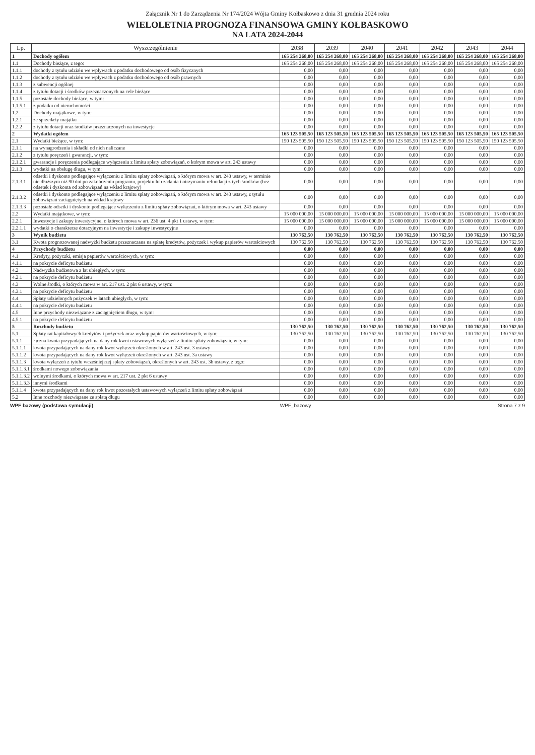Załącznik Nr 1 do Zarządzenia Nr 174/2024 Wójta Gminy Kołbaskowo z dnia 31 grudnia 2024 roku
WIELOLETNIA PROGNOZA FINANSOWA GMINY KOŁBASKOWO
NA LATA 2024-2044
| Lp. | Wyszczególnienie | 2038 | 2039 | 2040 | 2041 | 2042 | 2043 | 2044 |
| --- | --- | --- | --- | --- | --- | --- | --- | --- |
| 1 | Dochody ogółem | 165 254 268,00 | 165 254 268,00 | 165 254 268,00 | 165 254 268,00 | 165 254 268,00 | 165 254 268,00 | 165 254 268,00 |
| 1.1 | Dochody bieżące, z tego: | 165 254 268,00 | 165 254 268,00 | 165 254 268,00 | 165 254 268,00 | 165 254 268,00 | 165 254 268,00 | 165 254 268,00 |
| 1.1.1 | dochody z tytułu udziału we wpływach z podatku dochodowego od osób fizycznych | 0,00 | 0,00 | 0,00 | 0,00 | 0,00 | 0,00 | 0,00 |
| 1.1.2 | dochody z tytułu udziału we wpływach z podatku dochodowego od osób prawnych | 0,00 | 0,00 | 0,00 | 0,00 | 0,00 | 0,00 | 0,00 |
| 1.1.3 | z subwencji ogólnej | 0,00 | 0,00 | 0,00 | 0,00 | 0,00 | 0,00 | 0,00 |
| 1.1.4 | z tytułu dotacji i środków przeznaczonych na cele bieżące | 0,00 | 0,00 | 0,00 | 0,00 | 0,00 | 0,00 | 0,00 |
| 1.1.5 | pozostałe dochody bieżące, w tym: | 0,00 | 0,00 | 0,00 | 0,00 | 0,00 | 0,00 | 0,00 |
| 1.1.5.1 | z podatku od nieruchomości | 0,00 | 0,00 | 0,00 | 0,00 | 0,00 | 0,00 | 0,00 |
| 1.2 | Dochody majątkowe, w tym: | 0,00 | 0,00 | 0,00 | 0,00 | 0,00 | 0,00 | 0,00 |
| 1.2.1 | ze sprzedaży majątku | 0,00 | 0,00 | 0,00 | 0,00 | 0,00 | 0,00 | 0,00 |
| 1.2.2 | z tytułu dotacji oraz środków przeznaczonych na inwestycje | 0,00 | 0,00 | 0,00 | 0,00 | 0,00 | 0,00 | 0,00 |
| 2 | Wydatki ogółem | 165 123 505,50 | 165 123 505,50 | 165 123 505,50 | 165 123 505,50 | 165 123 505,50 | 165 123 505,50 | 165 123 505,50 |
| 2.1 | Wydatki bieżące, w tym: | 150 123 505,50 | 150 123 505,50 | 150 123 505,50 | 150 123 505,50 | 150 123 505,50 | 150 123 505,50 | 150 123 505,50 |
| 2.1.1 | na wynagrodzenia i składki od nich naliczane | 0,00 | 0,00 | 0,00 | 0,00 | 0,00 | 0,00 | 0,00 |
| 2.1.2 | z tytułu poręczeń i gwarancji, w tym: | 0,00 | 0,00 | 0,00 | 0,00 | 0,00 | 0,00 | 0,00 |
| 2.1.2.1 | gwarancje i poręczenia podlegające wyłączeniu z limitu spłaty zobowiązań, o którym mowa w art. 243 ustawy | 0,00 | 0,00 | 0,00 | 0,00 | 0,00 | 0,00 | 0,00 |
| 2.1.3 | wydatki na obsługę długu, w tym: | 0,00 | 0,00 | 0,00 | 0,00 | 0,00 | 0,00 | 0,00 |
| 2.1.3.1 | odsetki i dyskonto podlegające wyłączeniu z limitu spłaty zobowiązań, o którym mowa w art. 243 ustawy, w terminie nie dłuższym niż 90 dni po zakończeniu programu, projektu lub zadania i otrzymaniu refundacji z tych środków (bez odsetek i dyskonta od zobowiązań na wkład krajowy) | 0,00 | 0,00 | 0,00 | 0,00 | 0,00 | 0,00 | 0,00 |
| 2.1.3.2 | odsetki i dyskonto podlegające wyłączeniu z limitu spłaty zobowiązań, o którym mowa w art. 243 ustawy, z tytułu zobowiązań zaciągniętych na wkład krajowy | 0,00 | 0,00 | 0,00 | 0,00 | 0,00 | 0,00 | 0,00 |
| 2.1.3.3 | pozostałe odsetki i dyskonto podlegające wyłączeniu z limitu spłaty zobowiązań, o którym mowa w art. 243 ustawy | 0,00 | 0,00 | 0,00 | 0,00 | 0,00 | 0,00 | 0,00 |
| 2.2 | Wydatki majątkowe, w tym: | 15 000 000,00 | 15 000 000,00 | 15 000 000,00 | 15 000 000,00 | 15 000 000,00 | 15 000 000,00 | 15 000 000,00 |
| 2.2.1 | Inwestycje i zakupy inwestycyjne, o których mowa w art. 236 ust. 4 pkt 1 ustawy, w tym: | 15 000 000,00 | 15 000 000,00 | 15 000 000,00 | 15 000 000,00 | 15 000 000,00 | 15 000 000,00 | 15 000 000,00 |
| 2.2.1.1 | wydatki o charakterze dotacyjnym na inwestycje i zakupy inwestycyjne | 0,00 | 0,00 | 0,00 | 0,00 | 0,00 | 0,00 | 0,00 |
| 3 | Wynik budżetu | 130 762,50 | 130 762,50 | 130 762,50 | 130 762,50 | 130 762,50 | 130 762,50 | 130 762,50 |
| 3.1 | Kwota prognozowanej nadwyżki budżetu przeznaczana na spłatę kredytów, pożyczek i wykup papierów wartościowych | 130 762,50 | 130 762,50 | 130 762,50 | 130 762,50 | 130 762,50 | 130 762,50 | 130 762,50 |
| 4 | Przychody budżetu | 0,00 | 0,00 | 0,00 | 0,00 | 0,00 | 0,00 | 0,00 |
| 4.1 | Kredyty, pożyczki, emisja papierów wartościowych, w tym: | 0,00 | 0,00 | 0,00 | 0,00 | 0,00 | 0,00 | 0,00 |
| 4.1.1 | na pokrycie deficytu budżetu | 0,00 | 0,00 | 0,00 | 0,00 | 0,00 | 0,00 | 0,00 |
| 4.2 | Nadwyżka budżetowa z lat ubiegłych, w tym: | 0,00 | 0,00 | 0,00 | 0,00 | 0,00 | 0,00 | 0,00 |
| 4.2.1 | na pokrycie deficytu budżetu | 0,00 | 0,00 | 0,00 | 0,00 | 0,00 | 0,00 | 0,00 |
| 4.3 | Wolne środki, o których mowa w art. 217 ust. 2 pkt 6 ustawy, w tym: | 0,00 | 0,00 | 0,00 | 0,00 | 0,00 | 0,00 | 0,00 |
| 4.3.1 | na pokrycie deficytu budżetu | 0,00 | 0,00 | 0,00 | 0,00 | 0,00 | 0,00 | 0,00 |
| 4.4 | Spłaty udzielonych pożyczek w latach ubiegłych, w tym: | 0,00 | 0,00 | 0,00 | 0,00 | 0,00 | 0,00 | 0,00 |
| 4.4.1 | na pokrycie deficytu budżetu | 0,00 | 0,00 | 0,00 | 0,00 | 0,00 | 0,00 | 0,00 |
| 4.5 | Inne przychody niezwiązane z zaciągnięciem długu, w tym: | 0,00 | 0,00 | 0,00 | 0,00 | 0,00 | 0,00 | 0,00 |
| 4.5.1 | na pokrycie deficytu budżetu | 0,00 | 0,00 | 0,00 | 0,00 | 0,00 | 0,00 | 0,00 |
| 5 | Rozchody budżetu | 130 762,50 | 130 762,50 | 130 762,50 | 130 762,50 | 130 762,50 | 130 762,50 | 130 762,50 |
| 5.1 | Spłaty rat kapitałowych kredytów i pożyczek oraz wykup papierów wartościowych, w tym: | 130 762,50 | 130 762,50 | 130 762,50 | 130 762,50 | 130 762,50 | 130 762,50 | 130 762,50 |
| 5.1.1 | łączna kwota przypadających na dany rok kwot ustawowych wyłączeń z limitu spłaty zobowiązań, w tym: | 0,00 | 0,00 | 0,00 | 0,00 | 0,00 | 0,00 | 0,00 |
| 5.1.1.1 | kwota przypadających na dany rok kwot wyłączeń określonych w art. 243 ust. 3 ustawy | 0,00 | 0,00 | 0,00 | 0,00 | 0,00 | 0,00 | 0,00 |
| 5.1.1.2 | kwota przypadających na dany rok kwot wyłączeń określonych w art. 243 ust. 3a ustawy | 0,00 | 0,00 | 0,00 | 0,00 | 0,00 | 0,00 | 0,00 |
| 5.1.1.3 | kwota wyłączeń z tytułu wcześniejszej spłaty zobowiązań, określonych w art. 243 ust. 3b ustawy, z tego: | 0,00 | 0,00 | 0,00 | 0,00 | 0,00 | 0,00 | 0,00 |
| 5.1.1.3.1 | środkami nowego zobowiązania | 0,00 | 0,00 | 0,00 | 0,00 | 0,00 | 0,00 | 0,00 |
| 5.1.1.3.2 | wolnymi środkami, o których mowa w art. 217 ust. 2 pkt 6 ustawy | 0,00 | 0,00 | 0,00 | 0,00 | 0,00 | 0,00 | 0,00 |
| 5.1.1.3.3 | innymi środkami | 0,00 | 0,00 | 0,00 | 0,00 | 0,00 | 0,00 | 0,00 |
| 5.1.1.4 | kwota przypadających na dany rok kwot pozostałych ustawowych wyłączeń z limitu spłaty zobowiązań | 0,00 | 0,00 | 0,00 | 0,00 | 0,00 | 0,00 | 0,00 |
| 5.2 | Inne rozchody niezwiązane ze spłatą długu | 0,00 | 0,00 | 0,00 | 0,00 | 0,00 | 0,00 | 0,00 |
WPF bazowy (podstawa symulacji) WPF_bazowy Strona 7 z 9